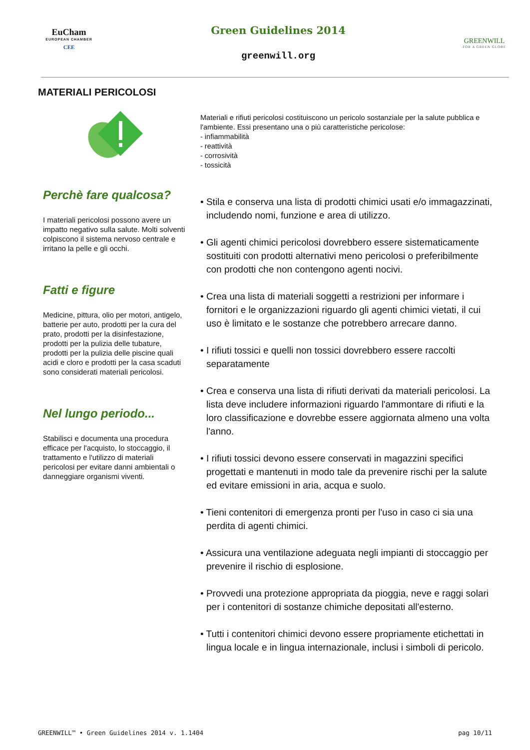EuCham
EUROPEAN CHAMBER
CEE
Green Guidelines 2014
greenwill.org
GREENWILL
FOR A GREEN GLOBE
MATERIALI PERICOLOSI
Materiali e rifiuti pericolosi costituiscono un pericolo sostanziale per la salute pubblica e l'ambiente. Essi presentano una o più caratteristiche pericolose:
- infiammabilità
- reattività
- corrosività
- tossicità
Perchè fare qualcosa?
I materiali pericolosi possono avere un impatto negativo sulla salute. Molti solventi colpiscono il sistema nervoso centrale e irritano la pelle e gli occhi.
Fatti e figure
Medicine, pittura, olio per motori, antigelo, batterie per auto, prodotti per la cura del prato, prodotti per la disinfestazione, prodotti per la pulizia delle tubature, prodotti per la pulizia delle piscine quali acidi e cloro e prodotti per la casa scaduti sono considerati materiali pericolosi.
Nel lungo periodo...
Stabilisci e documenta una procedura efficace per l'acquisto, lo stoccaggio, il trattamento e l'utilizzo di materiali pericolosi per evitare danni ambientali o danneggiare organismi viventi.
• Stila e conserva una lista di prodotti chimici usati e/o immagazzinati, includendo nomi, funzione e area di utilizzo.
• Gli agenti chimici pericolosi dovrebbero essere sistematicamente sostituiti con prodotti alternativi meno pericolosi o preferibilmente con prodotti che non contengono agenti nocivi.
• Crea una lista di materiali soggetti a restrizioni per informare i fornitori e le organizzazioni riguardo gli agenti chimici vietati, il cui uso è limitato e le sostanze che potrebbero arrecare danno.
• I rifiuti tossici e quelli non tossici dovrebbero essere raccolti separatamente
• Crea e conserva una lista di rifiuti derivati da materiali pericolosi. La lista deve includere informazioni riguardo l'ammontare di rifiuti e la loro classificazione e dovrebbe essere aggiornata almeno una volta l'anno.
• I rifiuti tossici devono essere conservati in magazzini specifici progettati e mantenuti in modo tale da prevenire rischi per la salute ed evitare emissioni in aria, acqua e suolo.
• Tieni contenitori di emergenza pronti per l'uso in caso ci sia una perdita di agenti chimici.
• Assicura una ventilazione adeguata negli impianti di stoccaggio per prevenire il rischio di esplosione.
• Provvedi una protezione appropriata da pioggia, neve e raggi solari per i contenitori di sostanze chimiche depositati all'esterno.
• Tutti i contenitori chimici devono essere propriamente etichettati in lingua locale e in lingua internazionale, inclusi i simboli di pericolo.
GREENWILL™ • Green Guidelines 2014 v. 1.1404 pag 10/11